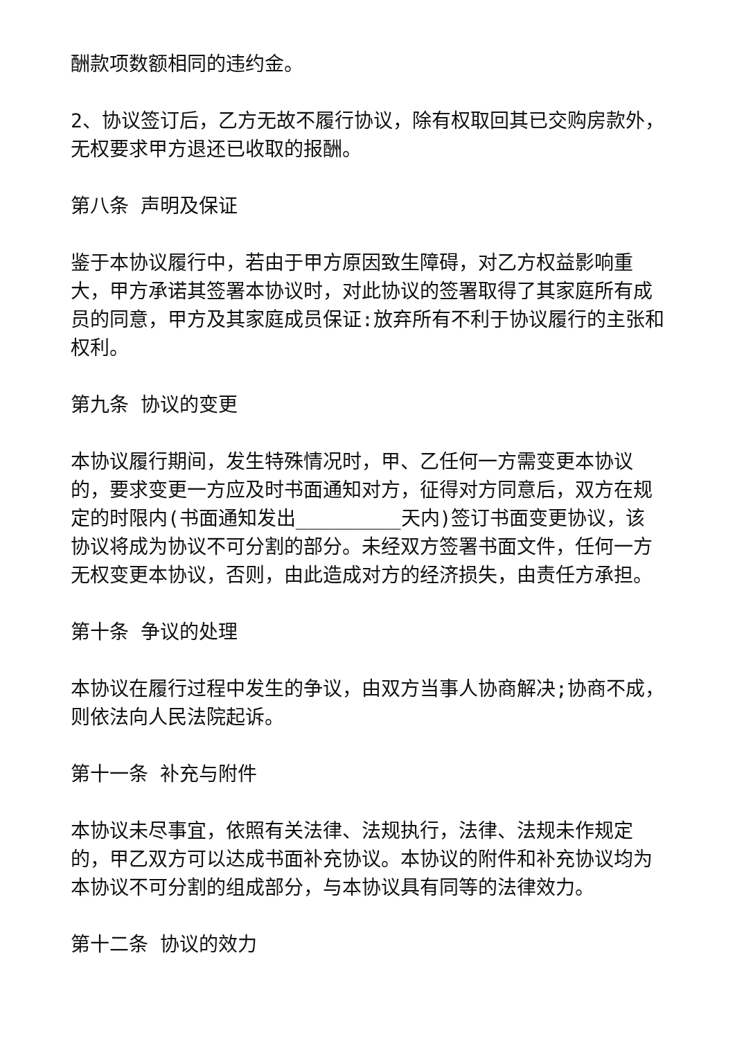酬款项数额相同的违约金。
2、协议签订后，乙方无故不履行协议，除有权取回其已交购房款外，无权要求甲方退还已收取的报酬。
第八条 声明及保证
鉴于本协议履行中，若由于甲方原因致生障碍，对乙方权益影响重大，甲方承诺其签署本协议时，对此协议的签署取得了其家庭所有成员的同意，甲方及其家庭成员保证:放弃所有不利于协议履行的主张和权利。
第九条 协议的变更
本协议履行期间，发生特殊情况时，甲、乙任何一方需变更本协议的，要求变更一方应及时书面通知对方，征得对方同意后，双方在规定的时限内(书面通知发出_________天内)签订书面变更协议，该协议将成为协议不可分割的部分。未经双方签署书面文件，任何一方无权变更本协议，否则，由此造成对方的经济损失，由责任方承担。
第十条 争议的处理
本协议在履行过程中发生的争议，由双方当事人协商解决;协商不成，则依法向人民法院起诉。
第十一条 补充与附件
本协议未尽事宜，依照有关法律、法规执行，法律、法规未作规定的，甲乙双方可以达成书面补充协议。本协议的附件和补充协议均为本协议不可分割的组成部分，与本协议具有同等的法律效力。
第十二条 协议的效力